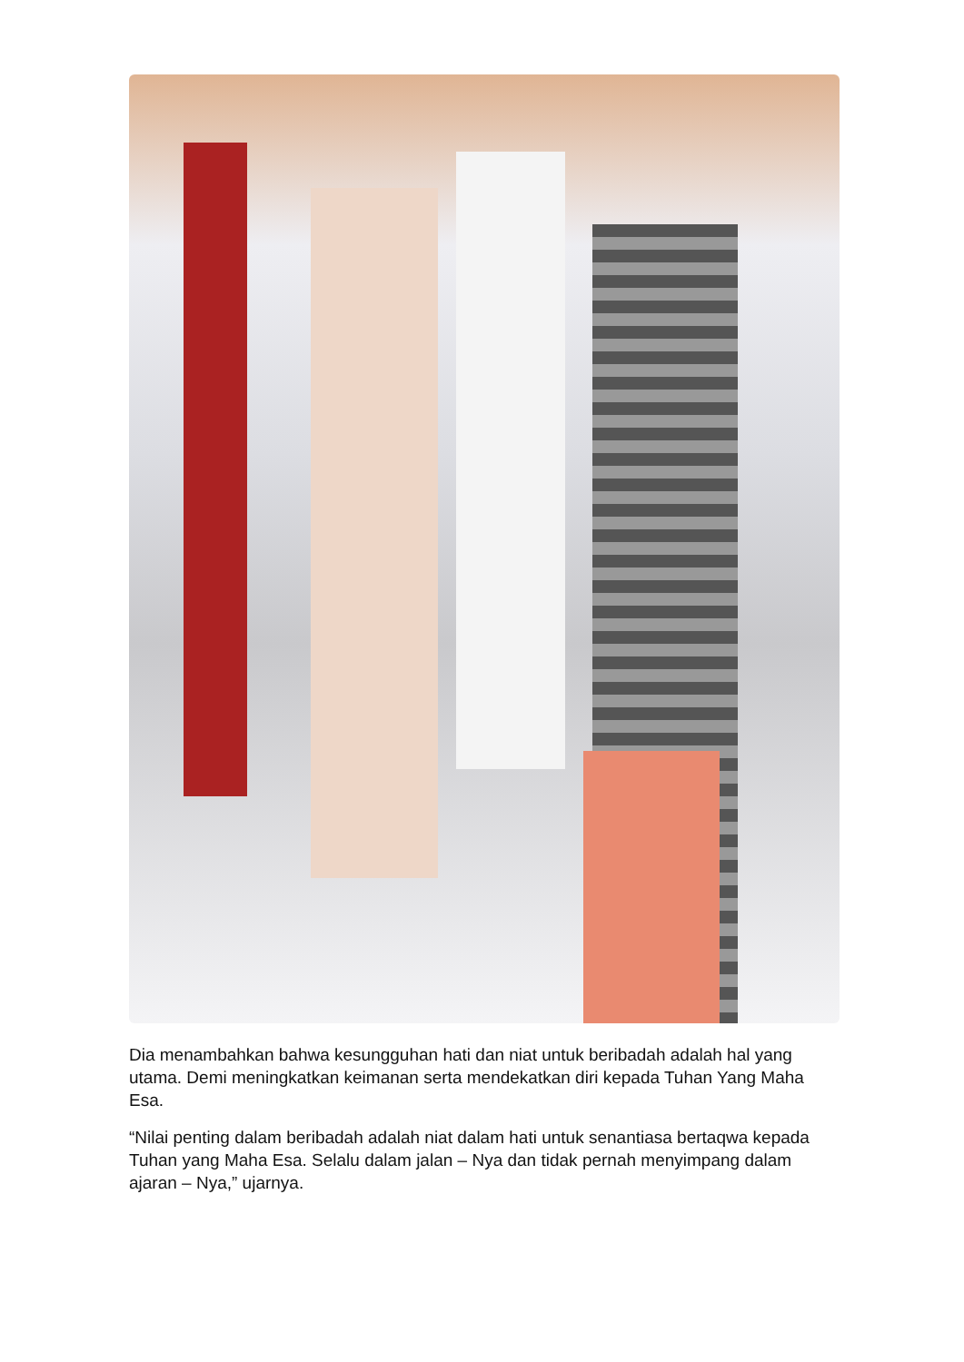Dia menambahkan bahwa kesungguhan hati dan niat untuk beribadah adalah hal yang utama. Demi meningkatkan keimanan serta mendekatkan diri kepada Tuhan Yang Maha Esa.
“Nilai penting dalam beribadah adalah niat dalam hati untuk senantiasa bertaqwa kepada Tuhan yang Maha Esa. Selalu dalam jalan – Nya dan tidak pernah menyimpang dalam ajaran – Nya,” ujarnya.